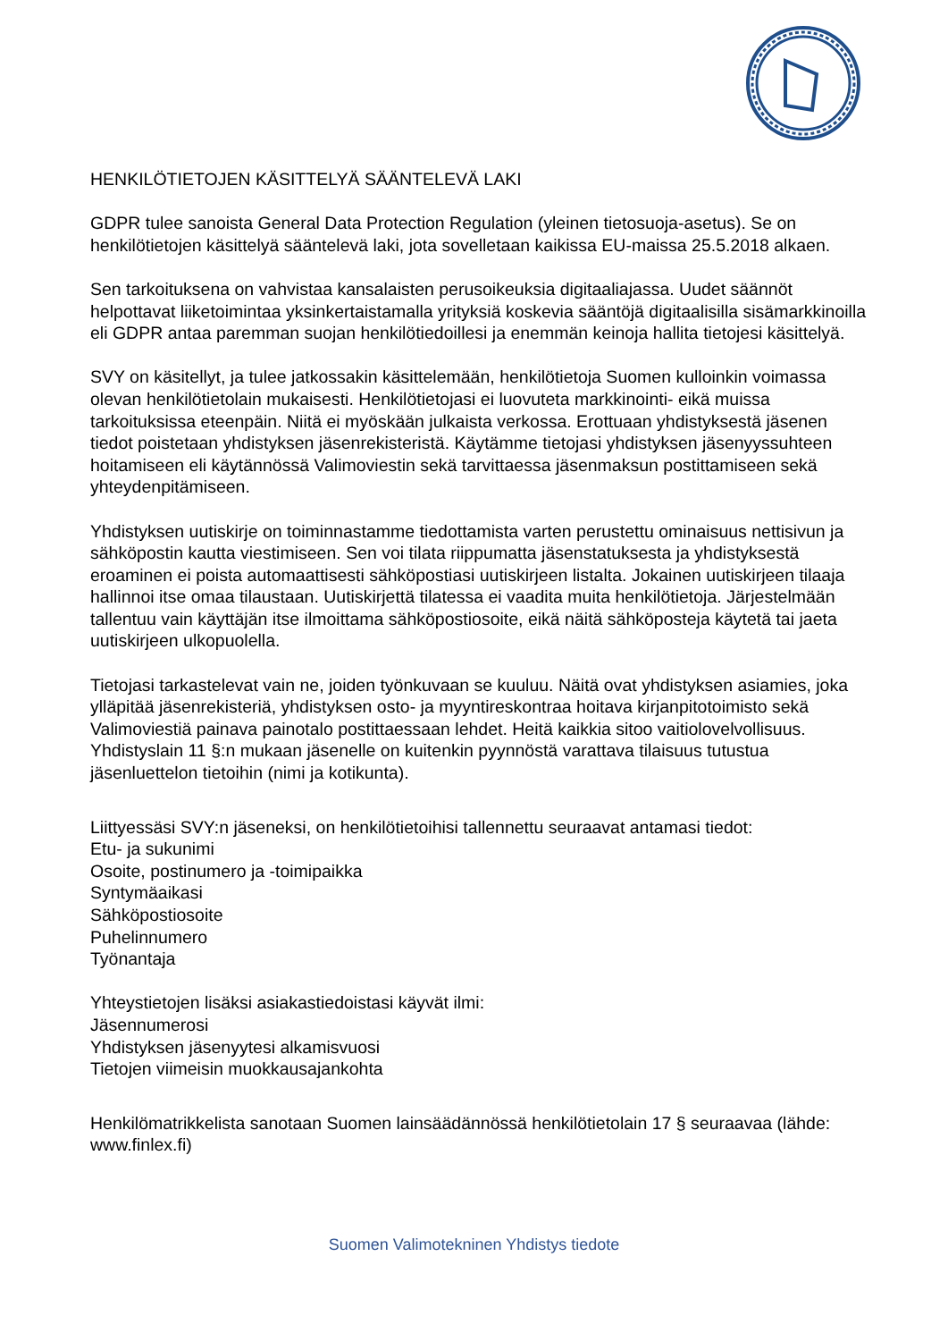HENKILÖTIETOJEN KÄSITTELYÄ SÄÄNTELEVÄ LAKI
GDPR tulee sanoista General Data Protection Regulation (yleinen tietosuoja-asetus). Se on henkilötietojen käsittelyä sääntelevä laki, jota sovelletaan kaikissa EU-maissa 25.5.2018 alkaen.
Sen tarkoituksena on vahvistaa kansalaisten perusoikeuksia digitaaliajassa. Uudet säännöt helpottavat liiketoimintaa yksinkertaistamalla yrityksiä koskevia sääntöjä digitaalisilla sisämarkkinoilla eli GDPR antaa paremman suojan henkilötiedoillesi ja enemmän keinoja hallita tietojesi käsittelyä.
SVY on käsitellyt, ja tulee jatkossakin käsittelemään, henkilötietoja Suomen kulloinkin voimassa olevan henkilötietolain mukaisesti. Henkilötietojasi ei luovuteta markkinointi- eikä muissa tarkoituksissa eteenpäin. Niitä ei myöskään julkaista verkossa. Erottuaan yhdistyksestä jäsenen tiedot poistetaan yhdistyksen jäsenrekisteristä. Käytämme tietojasi yhdistyksen jäsenyyssuhteen hoitamiseen eli käytännössä Valimoviestin sekä tarvittaessa jäsenmaksun postittamiseen sekä yhteydenpitämiseen.
Yhdistyksen uutiskirje on toiminnastamme tiedottamista varten perustettu ominaisuus nettisivun ja sähköpostin kautta viestimiseen. Sen voi tilata riippumatta jäsenstatuksesta ja yhdistyksestä eroaminen ei poista automaattisesti sähköpostiasi uutiskirjeen listalta. Jokainen uutiskirjeen tilaaja hallinnoi itse omaa tilaustaan. Uutiskirjettä tilatessa ei vaadita muita henkilötietoja. Järjestelmään tallentuu vain käyttäjän itse ilmoittama sähköpostiosoite, eikä näitä sähköposteja käytetä tai jaeta uutiskirjeen ulkopuolella.
Tietojasi tarkastelevat vain ne, joiden työnkuvaan se kuuluu. Näitä ovat yhdistyksen asiamies, joka ylläpitää jäsenrekisteriä, yhdistyksen osto- ja myyntireskontraa hoitava kirjanpitotoimisto sekä Valimoviestiä painava painotalo postittaessaan lehdet. Heitä kaikkia sitoo vaitiolovelvollisuus. Yhdistyslain 11 §:n mukaan jäsenelle on kuitenkin pyynnöstä varattava tilaisuus tutustua jäsenluettelon tietoihin (nimi ja kotikunta).
Liittyessäsi SVY:n jäseneksi, on henkilötietoihisi tallennettu seuraavat antamasi tiedot:
Etu- ja sukunimi
Osoite, postinumero ja -toimipaikka
Syntymäaikasi
Sähköpostiosoite
Puhelinnumero
Työnantaja
Yhteystietojen lisäksi asiakastiedoistasi käyvät ilmi:
Jäsennumerosi
Yhdistyksen jäsenyytesi alkamisvuosi
Tietojen viimeisin muokkausajankohta
Henkilömatrikkelista sanotaan Suomen lainsäädännössä henkilötietolain 17 § seuraavaa (lähde: www.finlex.fi)
Suomen Valimotekninen Yhdistys tiedote